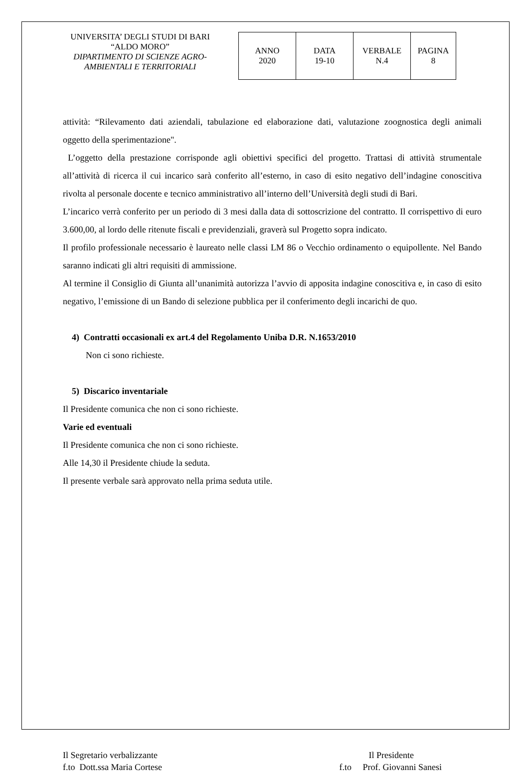UNIVERSITA’ DEGLI STUDI DI BARI
“ALDO MORO”
DIPARTIMENTO DI SCIENZE AGRO-
AMBIENTALI E TERRITORIALI
| ANNO 2020 | DATA 19-10 | VERBALE N.4 | PAGINA 8 |
attività: “Rilevamento dati aziendali, tabulazione ed elaborazione dati, valutazione zoognostica degli animali oggetto della sperimentazione".
L’oggetto della prestazione corrisponde agli obiettivi specifici del progetto. Trattasi di attività strumentale all’attività di ricerca il cui incarico sarà conferito all’esterno, in caso di esito negativo dell’indagine conoscitiva rivolta al personale docente e tecnico amministrativo all’interno dell’Università degli studi di Bari.
L’incarico verrà conferito per un periodo di 3 mesi dalla data di sottoscrizione del contratto. Il corrispettivo di euro 3.600,00, al lordo delle ritenute fiscali e previdenziali, graverà sul Progetto sopra indicato.
Il profilo professionale necessario è laureato nelle classi LM 86 o Vecchio ordinamento o equipollente. Nel Bando saranno indicati gli altri requisiti di ammissione.
Al termine il Consiglio di Giunta all’unanimità autorizza l’avvio di apposita indagine conoscitiva e, in caso di esito negativo, l’emissione di un Bando di selezione pubblica per il conferimento degli incarichi de quo.
4) Contratti occasionali ex art.4 del Regolamento Uniba D.R. N.1653/2010
Non ci sono richieste.
5) Discarico inventariale
Il Presidente comunica che non ci sono richieste.
Varie ed eventuali
Il Presidente comunica che non ci sono richieste.
Alle 14,30 il Presidente chiude la seduta.
Il presente verbale sarà approvato nella prima seduta utile.
Il Segretario verbalizzante
f.to Dott.ssa Maria Cortese
Il Presidente
f.to Prof. Giovanni Sanesi